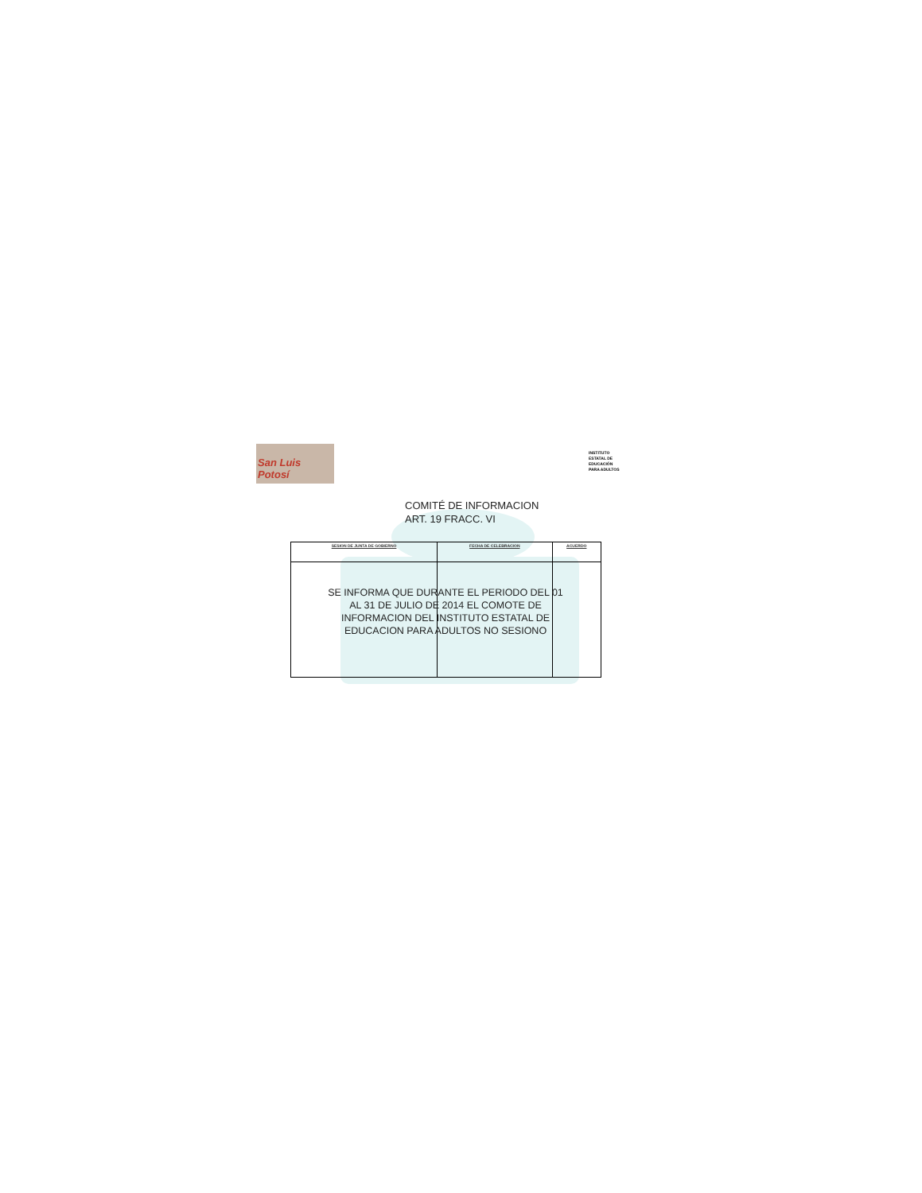San Luis Potosí
INSTITUTO
ESTATAL DE
EDUCACIÓN
PARA ADULTOS
COMITÉ DE INFORMACION
ART. 19 FRACC. VI
| SESION DE JUNTA DE GOBIERNO | FECHA DE CELEBRACION | ACUERDO |
| --- | --- | --- |
SE INFORMA QUE DURANTE EL PERIODO DEL 01 AL 31 DE JULIO DE 2014 EL COMOTE DE INFORMACION DEL INSTITUTO ESTATAL DE EDUCACION PARA ADULTOS NO SESIONO